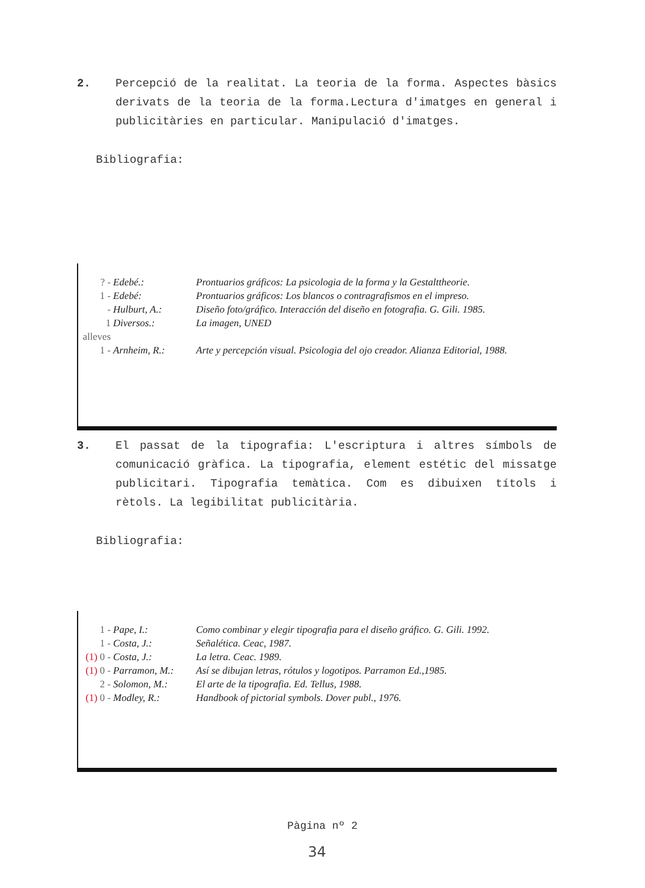2. Percepció de la realitat. La teoria de la forma. Aspectes bàsics derivats de la teoria de la forma.Lectura d'imatges en general i publicitàries en particular. Manipulació d'imatges.
Bibliografia:
| ? - | Edebé.: | Prontuarios gráficos: La psicologia de la forma y la Gestalttheorie. |
| 1 - | Edebé: | Prontuarios gráficos: Los blancos o contragrafismos en el impreso. |
| - | Hulburt, A.: | Diseño foto/gráfico. Interacción del diseño en fotografia. G. Gili. 1985. |
| 1 alleves | Diversos.: | La imagen, UNED |
| 1 - | Arnheim, R.: | Arte y percepción visual. Psicologia del ojo creador. Alianza Editorial, 1988. |
3. El passat de la tipografia: L'escriptura i altres símbols de comunicació gràfica. La tipografia, element estétic del missatge publicitari. Tipografia temàtica. Com es dibuixen títols i rètols. La legibilitat publicitària.
Bibliografia:
| 1 - | Pape, I.: | Como combinar y elegir tipografia para el diseño gráfico. G. Gili. 1992. |
| 1 - | Costa, J.: | Señalética. Ceac, 1987. |
| (1) 0 - | Costa, J.: | La letra. Ceac. 1989. |
| (1) 0 - | Parramon, M.: | Así se dibujan letras, rótulos y logotipos. Parramon Ed.,1985. |
| 2 - | Solomon, M.: | El arte de la tipografia. Ed. Tellus, 1988. |
| (1) 0 - | Modley, R.: | Handbook of pictorial symbols. Dover publ., 1976. |
Pàgina nº 2
34